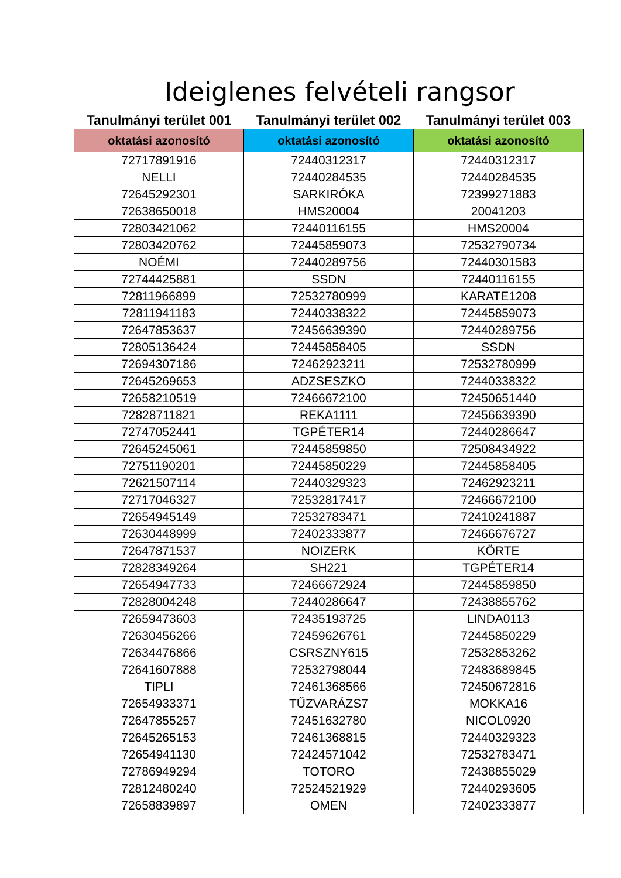Ideiglenes felvételi rangsor
| Tanulmányi terület 001 | Tanulmányi terület 002 | Tanulmányi terület 003 |
| --- | --- | --- |
| oktatási azonosító | oktatási azonosító | oktatási azonosító |
| 72717891916 | 72440312317 | 72440312317 |
| NELLI | 72440284535 | 72440284535 |
| 72645292301 | SARKIRÓKA | 72399271883 |
| 72638650018 | HMS20004 | 20041203 |
| 72803421062 | 72440116155 | HMS20004 |
| 72803420762 | 72445859073 | 72532790734 |
| NOÉMI | 72440289756 | 72440301583 |
| 72744425881 | SSDN | 72440116155 |
| 72811966899 | 72532780999 | KARATE1208 |
| 72811941183 | 72440338322 | 72445859073 |
| 72647853637 | 72456639390 | 72440289756 |
| 72805136424 | 72445858405 | SSDN |
| 72694307186 | 72462923211 | 72532780999 |
| 72645269653 | ADZSESZKO | 72440338322 |
| 72658210519 | 72466672100 | 72450651440 |
| 72828711821 | REKA1111 | 72456639390 |
| 72747052441 | TGPÉTER14 | 72440286647 |
| 72645245061 | 72445859850 | 72508434922 |
| 72751190201 | 72445850229 | 72445858405 |
| 72621507114 | 72440329323 | 72462923211 |
| 72717046327 | 72532817417 | 72466672100 |
| 72654945149 | 72532783471 | 72410241887 |
| 72630448999 | 72402333877 | 72466676727 |
| 72647871537 | NOIZERK | KÖRTE |
| 72828349264 | SH221 | TGPÉTER14 |
| 72654947733 | 72466672924 | 72445859850 |
| 72828004248 | 72440286647 | 72438855762 |
| 72659473603 | 72435193725 | LINDA0113 |
| 72630456266 | 72459626761 | 72445850229 |
| 72634476866 | CSRSZNY615 | 72532853262 |
| 72641607888 | 72532798044 | 72483689845 |
| TIPLI | 72461368566 | 72450672816 |
| 72654933371 | TŰZVARÁZS7 | MOKKA16 |
| 72647855257 | 72451632780 | NICOL0920 |
| 72645265153 | 72461368815 | 72440329323 |
| 72654941130 | 72424571042 | 72532783471 |
| 72786949294 | TOTORO | 72438855029 |
| 72812480240 | 72524521929 | 72440293605 |
| 72658839897 | OMEN | 72402333877 |